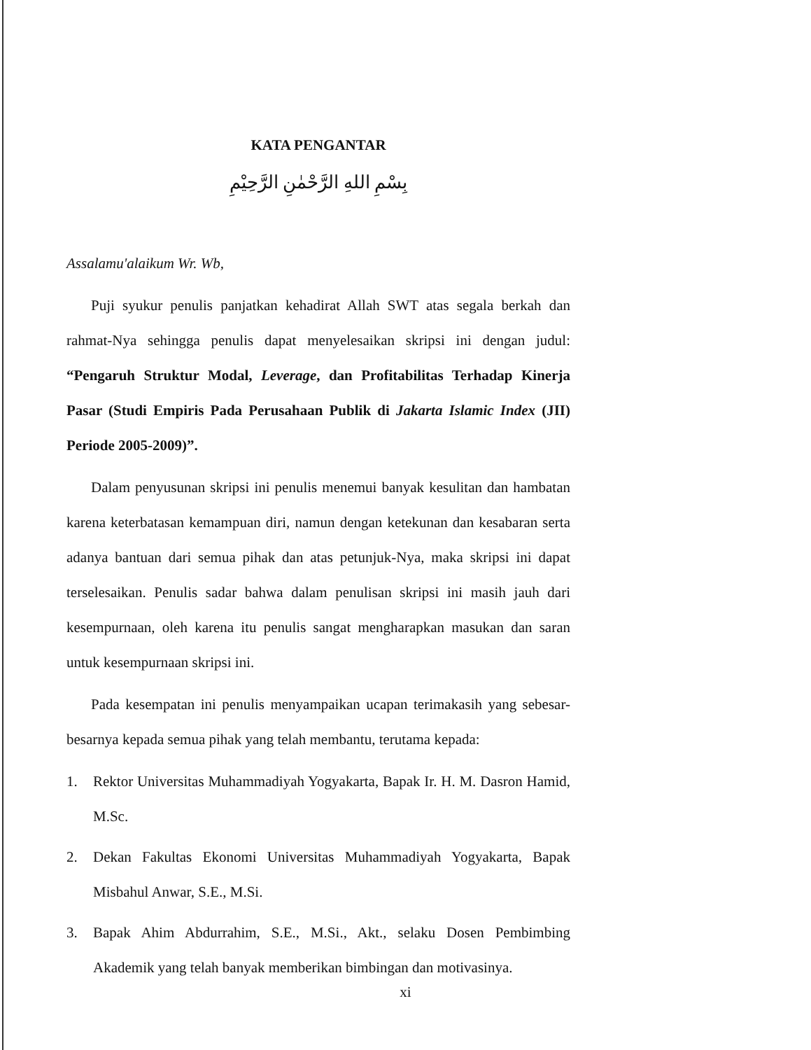KATA PENGANTAR
بِسْمِ اللهِ الرَّحْمٰنِ الرَّحِيْمِ
Assalamu'alaikum Wr. Wb,
Puji syukur penulis panjatkan kehadirat Allah SWT atas segala berkah dan rahmat-Nya sehingga penulis dapat menyelesaikan skripsi ini dengan judul: “Pengaruh Struktur Modal, Leverage, dan Profitabilitas Terhadap Kinerja Pasar (Studi Empiris Pada Perusahaan Publik di Jakarta Islamic Index (JII) Periode 2005-2009)”.
Dalam penyusunan skripsi ini penulis menemui banyak kesulitan dan hambatan karena keterbatasan kemampuan diri, namun dengan ketekunan dan kesabaran serta adanya bantuan dari semua pihak dan atas petunjuk-Nya, maka skripsi ini dapat terselesaikan. Penulis sadar bahwa dalam penulisan skripsi ini masih jauh dari kesempurnaan, oleh karena itu penulis sangat mengharapkan masukan dan saran untuk kesempurnaan skripsi ini.
Pada kesempatan ini penulis menyampaikan ucapan terimakasih yang sebesar-besarnya kepada semua pihak yang telah membantu, terutama kepada:
1. Rektor Universitas Muhammadiyah Yogyakarta, Bapak Ir. H. M. Dasron Hamid, M.Sc.
2. Dekan Fakultas Ekonomi Universitas Muhammadiyah Yogyakarta, Bapak Misbahul Anwar, S.E., M.Si.
3. Bapak Ahim Abdurrahim, S.E., M.Si., Akt., selaku Dosen Pembimbing Akademik yang telah banyak memberikan bimbingan dan motivasinya.
xi